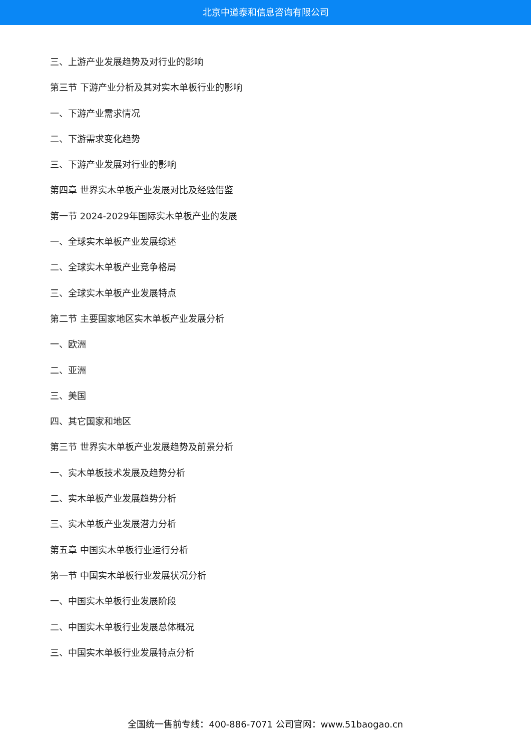北京中道泰和信息咨询有限公司
三、上游产业发展趋势及对行业的影响
第三节 下游产业分析及其对实木单板行业的影响
一、下游产业需求情况
二、下游需求变化趋势
三、下游产业发展对行业的影响
第四章 世界实木单板产业发展对比及经验借鉴
第一节 2024-2029年国际实木单板产业的发展
一、全球实木单板产业发展综述
二、全球实木单板产业竞争格局
三、全球实木单板产业发展特点
第二节 主要国家地区实木单板产业发展分析
一、欧洲
二、亚洲
三、美国
四、其它国家和地区
第三节 世界实木单板产业发展趋势及前景分析
一、实木单板技术发展及趋势分析
二、实木单板产业发展趋势分析
三、实木单板产业发展潜力分析
第五章 中国实木单板行业运行分析
第一节 中国实木单板行业发展状况分析
一、中国实木单板行业发展阶段
二、中国实木单板行业发展总体概况
三、中国实木单板行业发展特点分析
全国统一售前专线：400-886-7071 公司官网：www.51baogao.cn